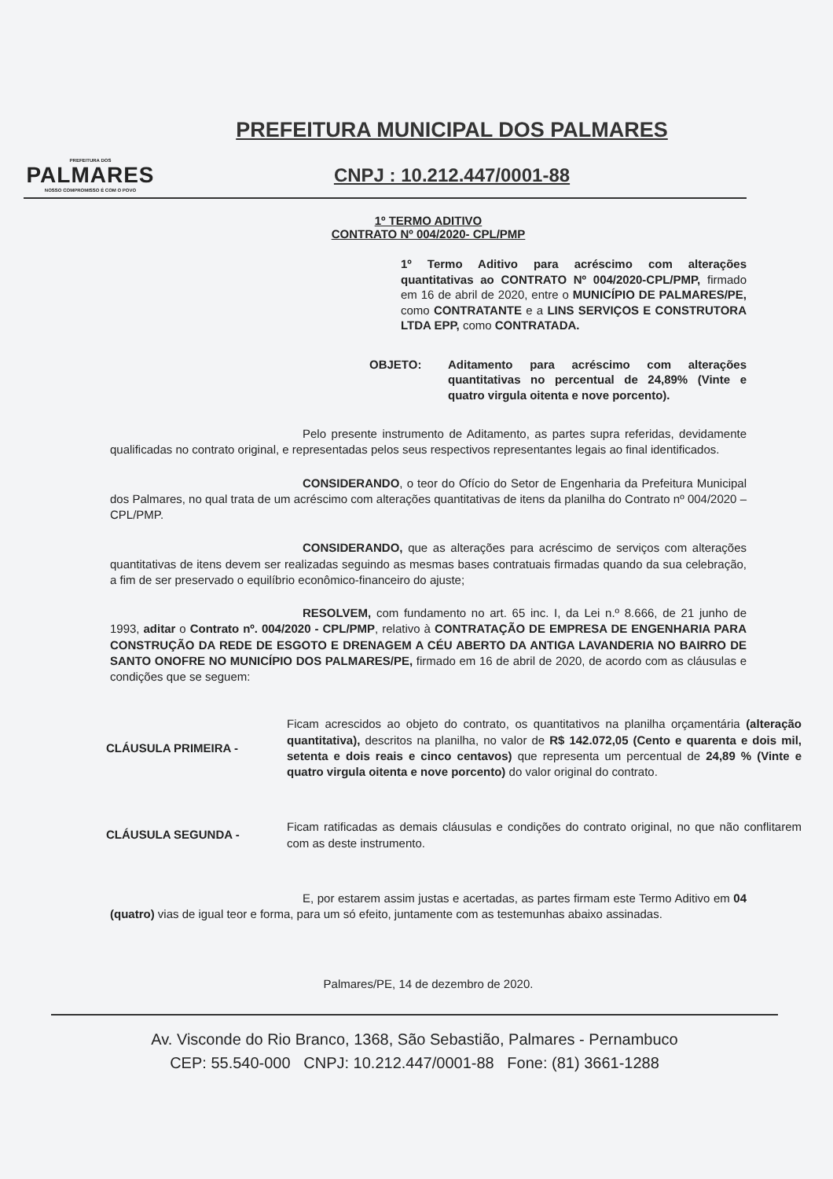PREFEITURA DOS
PALMARES
NOSSO COMPROMISSO É COM O POVO
PREFEITURA MUNICIPAL DOS PALMARES
CNPJ : 10.212.447/0001-88
1º TERMO ADITIVO
CONTRATO Nº 004/2020- CPL/PMP
1º Termo Aditivo para acréscimo com alterações quantitativas ao CONTRATO Nº 004/2020-CPL/PMP, firmado em 16 de abril de 2020, entre o MUNICÍPIO DE PALMARES/PE, como CONTRATANTE e a LINS SERVIÇOS E CONSTRUTORA LTDA EPP, como CONTRATADA.
OBJETO: Aditamento para acréscimo com alterações quantitativas no percentual de 24,89% (Vinte e quatro virgula oitenta e nove porcento).
Pelo presente instrumento de Aditamento, as partes supra referidas, devidamente qualificadas no contrato original, e representadas pelos seus respectivos representantes legais ao final identificados.
CONSIDERANDO, o teor do Ofício do Setor de Engenharia da Prefeitura Municipal dos Palmares, no qual trata de um acréscimo com alterações quantitativas de itens da planilha do Contrato nº 004/2020 – CPL/PMP.
CONSIDERANDO, que as alterações para acréscimo de serviços com alterações quantitativas de itens devem ser realizadas seguindo as mesmas bases contratuais firmadas quando da sua celebração, a fim de ser preservado o equilíbrio econômico-financeiro do ajuste;
RESOLVEM, com fundamento no art. 65 inc. I, da Lei n.º 8.666, de 21 junho de 1993, aditar o Contrato nº. 004/2020 - CPL/PMP, relativo à CONTRATAÇÃO DE EMPRESA DE ENGENHARIA PARA CONSTRUÇÃO DA REDE DE ESGOTO E DRENAGEM A CÉU ABERTO DA ANTIGA LAVANDERIA NO BAIRRO DE SANTO ONOFRE NO MUNICÍPIO DOS PALMARES/PE, firmado em 16 de abril de 2020, de acordo com as cláusulas e condições que se seguem:
CLÁUSULA PRIMEIRA - Ficam acrescidos ao objeto do contrato, os quantitativos na planilha orçamentária (alteração quantitativa), descritos na planilha, no valor de R$ 142.072,05 (Cento e quarenta e dois mil, setenta e dois reais e cinco centavos) que representa um percentual de 24,89 % (Vinte e quatro virgula oitenta e nove porcento) do valor original do contrato.
CLÁUSULA SEGUNDA - Ficam ratificadas as demais cláusulas e condições do contrato original, no que não conflitarem com as deste instrumento.
E, por estarem assim justas e acertadas, as partes firmam este Termo Aditivo em 04 (quatro) vias de igual teor e forma, para um só efeito, juntamente com as testemunhas abaixo assinadas.
Palmares/PE, 14 de dezembro de 2020.
Av. Visconde do Rio Branco, 1368, São Sebastião, Palmares - Pernambuco
CEP: 55.540-000 CNPJ: 10.212.447/0001-88 Fone: (81) 3661-1288